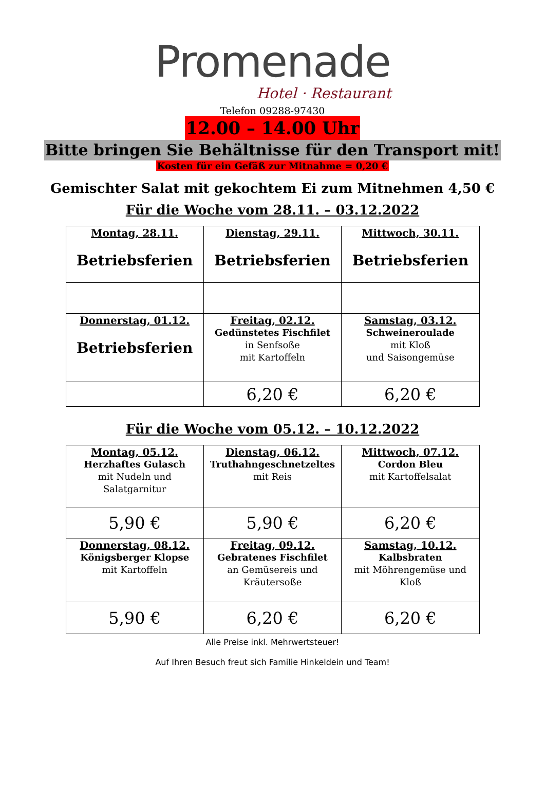Promenade
Hotel · Restaurant
Telefon 09288-97430
12.00 – 14.00 Uhr
Bitte bringen Sie Behältnisse für den Transport mit!
Kosten für ein Gefäß zur Mitnahme = 0,20 €
Gemischter Salat mit gekochtem Ei zum Mitnehmen 4,50 €
Für die Woche vom 28.11. – 03.12.2022
| Montag, 28.11. Betriebsferien | Dienstag, 29.11. Betriebsferien | Mittwoch, 30.11. Betriebsferien |
| Donnerstag, 01.12. Betriebsferien | Freitag, 02.12. Gedünstetes Fischfilet in Senfsoße mit Kartoffeln | Samstag, 03.12. Schweineroulade mit Kloß und Saisongemüse |
| | 6,20 € | 6,20 € |
Für die Woche vom 05.12. – 10.12.2022
| Montag, 05.12. Herzhaftes Gulasch mit Nudeln und Salatgarnitur | Dienstag, 06.12. Truthahngeschnetzeltes mit Reis | Mittwoch, 07.12. Cordon Bleu mit Kartoffelsalat |
| 5,90 € | 5,90 € | 6,20 € |
| Donnerstag, 08.12. Königsberger Klopse mit Kartoffeln | Freitag, 09.12. Gebratenes Fischfilet an Gemüsereis und Kräutersoße | Samstag, 10.12. Kalbsbraten mit Möhrengemüse und Kloß |
| 5,90 € | 6,20 € | 6,20 € |
Alle Preise inkl. Mehrwertsteuer!
Auf Ihren Besuch freut sich Familie Hinkeldein und Team!